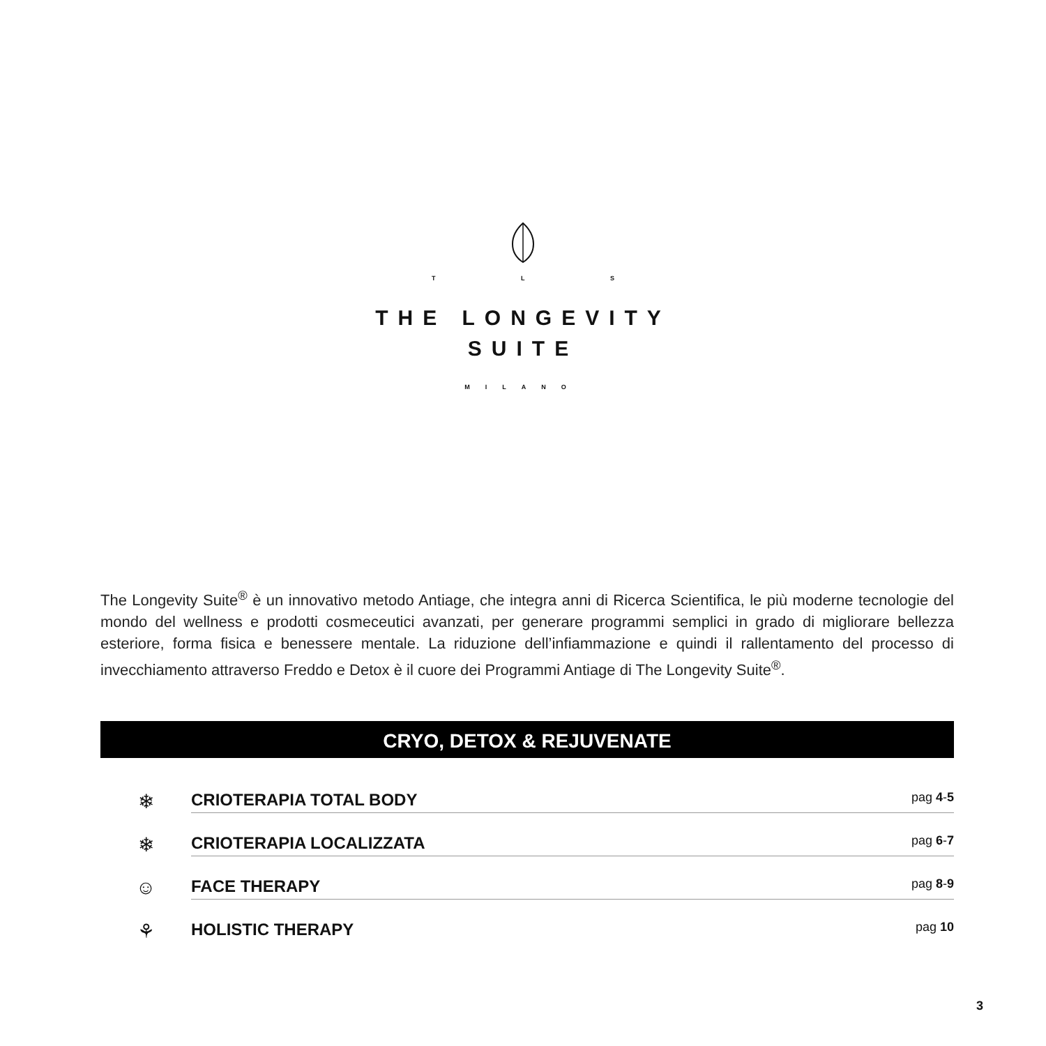T L S
THE LONGEVITY
SUITE
MILANO
The Longevity Suite<sup>®</sup> è un innovativo metodo Antiage, che integra anni di Ricerca Scientifica, le più moderne tecnologie del mondo del wellness e prodotti cosmeceutici avanzati, per generare programmi semplici in grado di migliorare bellezza esteriore, forma fisica e benessere mentale. La riduzione dell’infiammazione e quindi il rallentamento del processo di invecchiamento attraverso Freddo e Detox è il cuore dei Programmi Antiage di The Longevity Suite<sup>®</sup>.
CRYO, DETOX & REJUVENATE
❄
CRIOTERAPIA TOTAL BODY pag 4-5
❄
CRIOTERAPIA LOCALIZZATA pag 6-7
☺
FACE THERAPY pag 8-9
⚘
HOLISTIC THERAPY pag 10
3